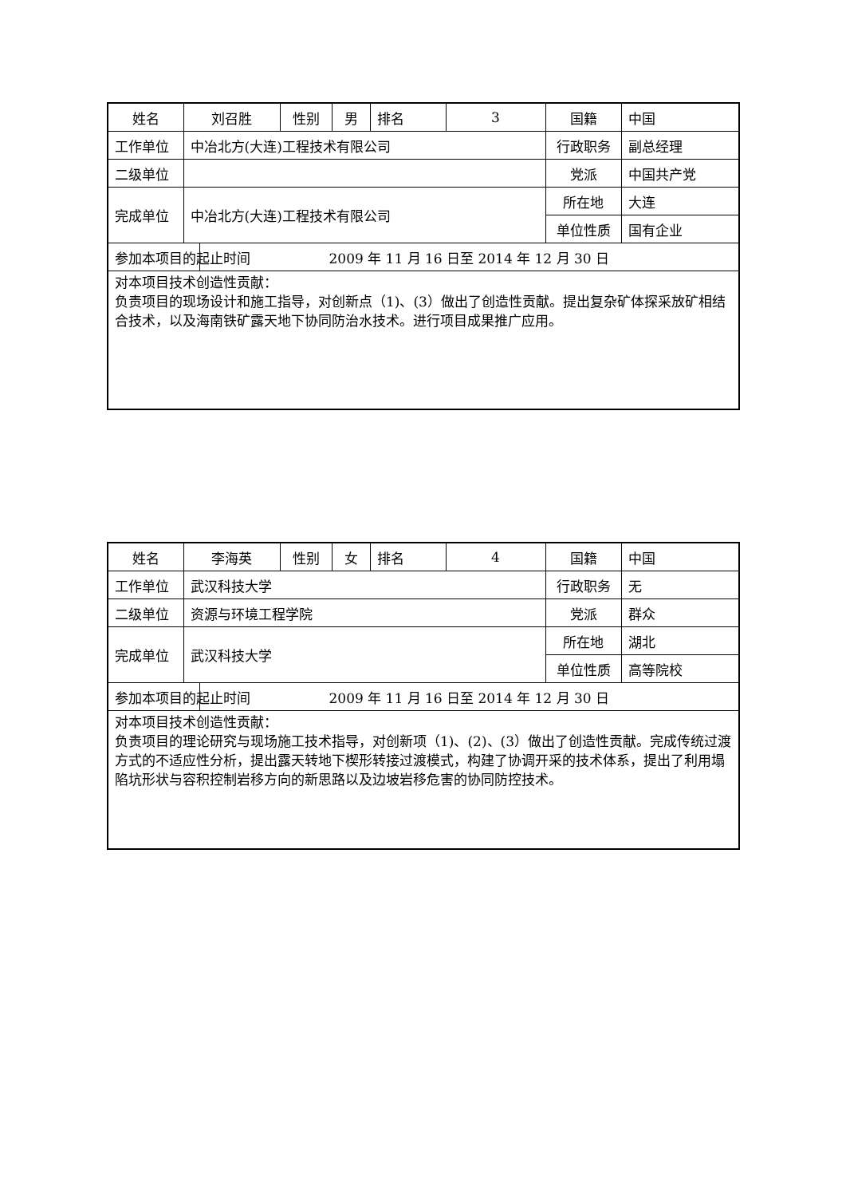| 姓名 | 刘召胜 | | 性别 | 男 | 排名 | 3 | 国籍 | 中国 |
| 工作单位 | 中冶北方(大连)工程技术有限公司 | | | | | | 行政职务 | 副总经理 |
| 二级单位 | | | | | | | 党派 | 中国共产党 |
| 完成单位 | 中冶北方(大连)工程技术有限公司 | | | | | | 所在地 | 大连 |
| | | | | | | | 单位性质 | 国有企业 |
| 参加本项目的起止时间 | | 2009 年 11 月 16 日至 2014 年 12 月 30 日 | | | | | | |
| 对本项目技术创造性贡献： 负责项目的现场设计和施工指导，对创新点（1)、(3）做出了创造性贡献。提出复杂矿体探采放矿相结合技术，以及海南铁矿露天地下协同防治水技术。进行项目成果推广应用。 | | | | | | | | |
| 姓名 | 李海英 | | 性别 | 女 | 排名 | 4 | 国籍 | 中国 |
| 工作单位 | 武汉科技大学 | | | | | | 行政职务 | 无 |
| 二级单位 | 资源与环境工程学院 | | | | | | 党派 | 群众 |
| 完成单位 | 武汉科技大学 | | | | | | 所在地 | 湖北 |
| | | | | | | | 单位性质 | 高等院校 |
| 参加本项目的起止时间 | | 2009 年 11 月 16 日至 2014 年 12 月 30 日 | | | | | | |
| 对本项目技术创造性贡献： 负责项目的理论研究与现场施工技术指导，对创新项（1)、(2)、(3）做出了创造性贡献。完成传统过渡方式的不适应性分析，提出露天转地下楔形转接过渡模式，构建了协调开采的技术体系，提出了利用塌陷坑形状与容积控制岩移方向的新思路以及边坡岩移危害的协同防控技术。 | | | | | | | | |